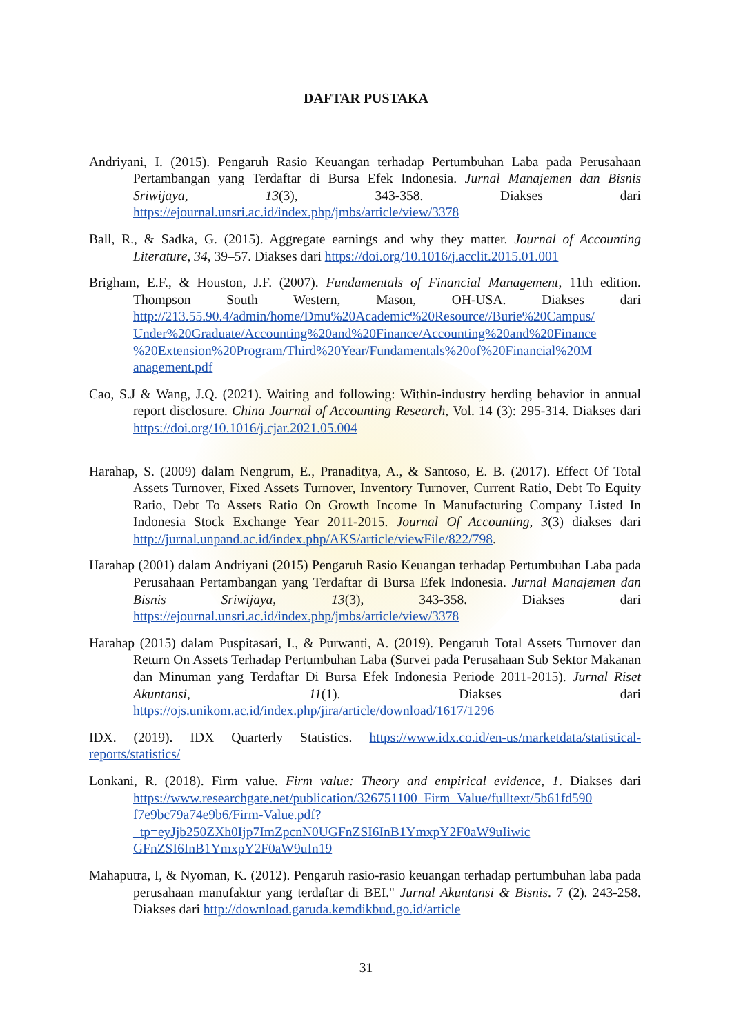DAFTAR PUSTAKA
Andriyani, I. (2015). Pengaruh Rasio Keuangan terhadap Pertumbuhan Laba pada Perusahaan Pertambangan yang Terdaftar di Bursa Efek Indonesia. Jurnal Manajemen dan Bisnis Sriwijaya, 13(3), 343-358. Diakses dari https://ejournal.unsri.ac.id/index.php/jmbs/article/view/3378
Ball, R., & Sadka, G. (2015). Aggregate earnings and why they matter. Journal of Accounting Literature, 34, 39–57. Diakses dari https://doi.org/10.1016/j.acclit.2015.01.001
Brigham, E.F., & Houston, J.F. (2007). Fundamentals of Financial Management, 11th edition. Thompson South Western, Mason, OH-USA. Diakses dari http://213.55.90.4/admin/home/Dmu%20Academic%20Resource//Burie%20Campus/ Under%20Graduate/Accounting%20and%20Finance/Accounting%20and%20Finance %20Extension%20Program/Third%20Year/Fundamentals%20of%20Financial%20M anagement.pdf
Cao, S.J & Wang, J.Q. (2021). Waiting and following: Within-industry herding behavior in annual report disclosure. China Journal of Accounting Research, Vol. 14 (3): 295-314. Diakses dari https://doi.org/10.1016/j.cjar.2021.05.004
Harahap, S. (2009) dalam Nengrum, E., Pranaditya, A., & Santoso, E. B. (2017). Effect Of Total Assets Turnover, Fixed Assets Turnover, Inventory Turnover, Current Ratio, Debt To Equity Ratio, Debt To Assets Ratio On Growth Income In Manufacturing Company Listed In Indonesia Stock Exchange Year 2011-2015. Journal Of Accounting, 3(3) diakses dari http://jurnal.unpand.ac.id/index.php/AKS/article/viewFile/822/798.
Harahap (2001) dalam Andriyani (2015) Pengaruh Rasio Keuangan terhadap Pertumbuhan Laba pada Perusahaan Pertambangan yang Terdaftar di Bursa Efek Indonesia. Jurnal Manajemen dan Bisnis Sriwijaya, 13(3), 343-358. Diakses dari https://ejournal.unsri.ac.id/index.php/jmbs/article/view/3378
Harahap (2015) dalam Puspitasari, I., & Purwanti, A. (2019). Pengaruh Total Assets Turnover dan Return On Assets Terhadap Pertumbuhan Laba (Survei pada Perusahaan Sub Sektor Makanan dan Minuman yang Terdaftar Di Bursa Efek Indonesia Periode 2011-2015). Jurnal Riset Akuntansi, 11(1). Diakses dari https://ojs.unikom.ac.id/index.php/jira/article/download/1617/1296
IDX. (2019). IDX Quarterly Statistics. https://www.idx.co.id/en-us/marketdata/statistical-reports/statistics/
Lonkani, R. (2018). Firm value. Firm value: Theory and empirical evidence, 1. Diakses dari https://www.researchgate.net/publication/326751100_Firm_Value/fulltext/5b61fd590 f7e9bc79a74e9b6/Firm-Value.pdf?_tp=eyJjb250ZXh0Ijp7ImZpcnN0UGFnZSI6InB1YmxpY2F0aW9uIiwic GFnZSI6InB1YmxpY2F0aW9uIn19
Mahaputra, I, & Nyoman, K. (2012). Pengaruh rasio-rasio keuangan terhadap pertumbuhan laba pada perusahaan manufaktur yang terdaftar di BEI." Jurnal Akuntansi & Bisnis. 7 (2). 243-258. Diakses dari http://download.garuda.kemdikbud.go.id/article
31